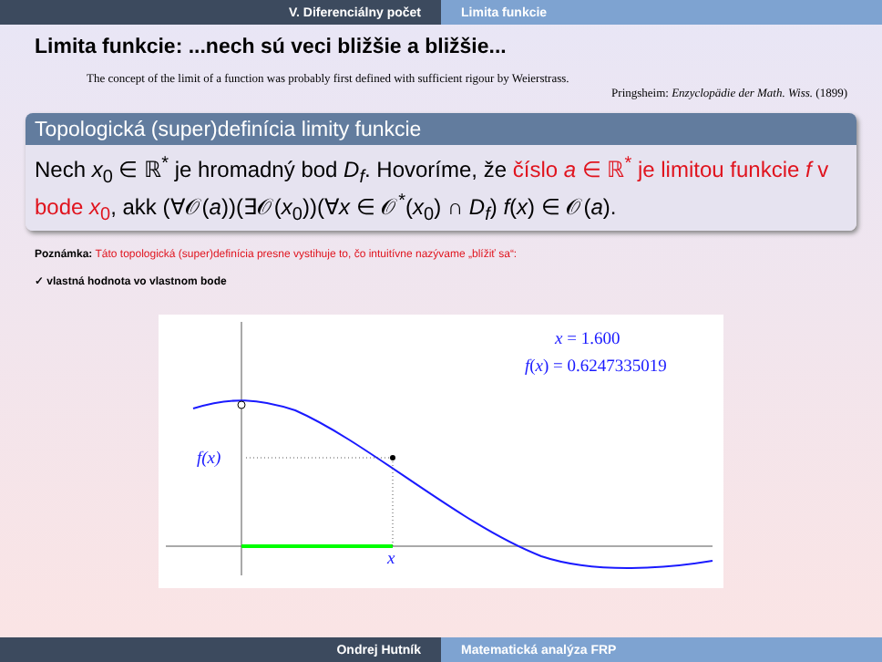V. Diferenciálny počet Limita funkcie
Limita funkcie: ...nech sú veci bližšie a bližšie...
The concept of the limit of a function was probably first defined with sufficient rigour by Weierstrass.
Pringsheim: Enzyclopädie der Math. Wiss. (1899)
Topologická (super)definícia limity funkcie
Nech x<sub>0</sub> ∈ ℝ<sup>*</sup> je hromadný bod D<sub>f</sub>. Hovoríme, že číslo a ∈ ℝ<sup>*</sup> je limitou funkcie f v bode x<sub>0</sub>, akk (∀𝒪(a))(∃𝒪(x<sub>0</sub>))(∀x ∈ 𝒪<sup>*</sup>(x<sub>0</sub>) ∩ D<sub>f</sub>) f(x) ∈ 𝒪(a).
Poznámka: Táto topologická (super)definícia presne vystihuje to, čo intuitívne nazývame „blížiť sa“:
✓ vlastná hodnota vo vlastnom bode
f(x)
x
x = 1.600
f(x) = 0.6247335019
Ondrej Hutník Matematická analýza FRP